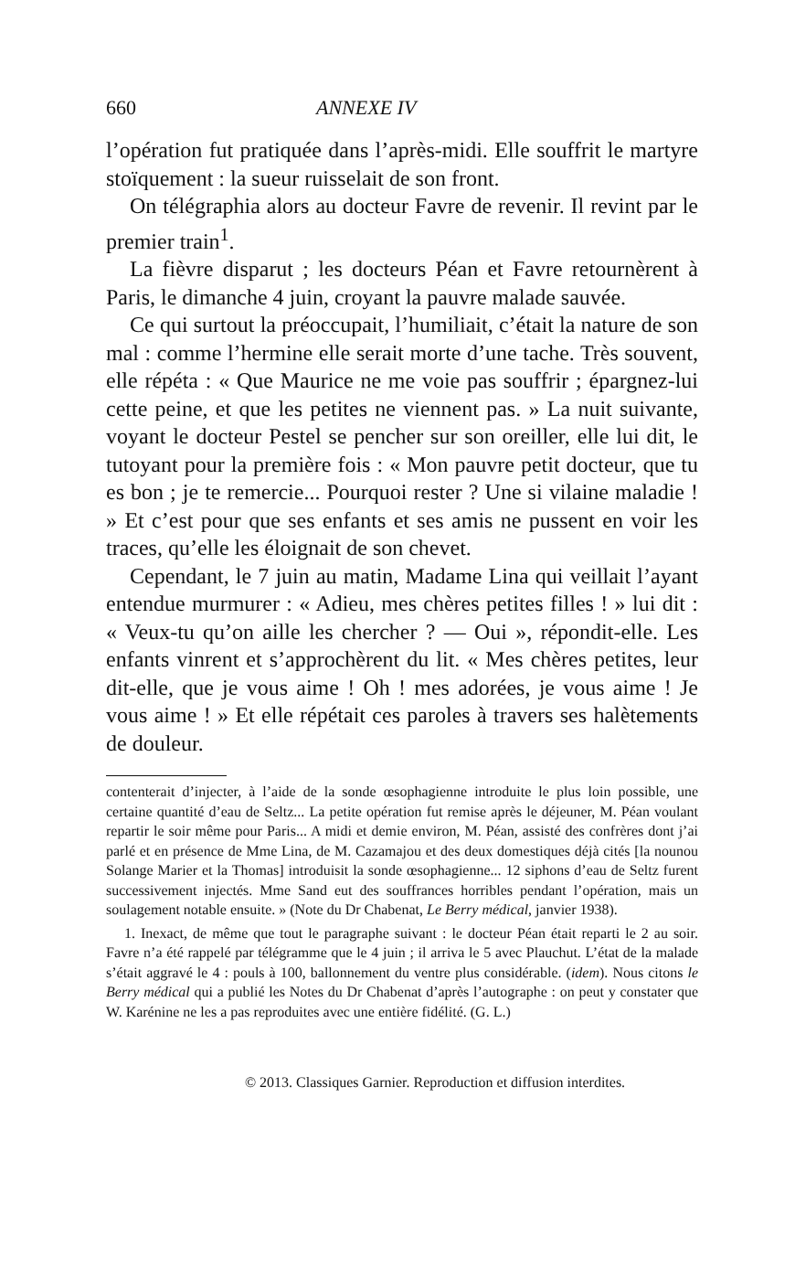660 ANNEXE IV
l’opération fut pratiquée dans l’après-midi. Elle souffrit le martyre stoïquement : la sueur ruisselait de son front.
On télégraphia alors au docteur Favre de revenir. Il revint par le premier train<sup>1</sup>.
La fièvre disparut ; les docteurs Péan et Favre retournèrent à Paris, le dimanche 4 juin, croyant la pauvre malade sauvée.
Ce qui surtout la préoccupait, l’humiliait, c’était la nature de son mal : comme l’hermine elle serait morte d’une tache. Très souvent, elle répéta : « Que Maurice ne me voie pas souffrir ; épargnez-lui cette peine, et que les petites ne viennent pas. » La nuit suivante, voyant le docteur Pestel se pencher sur son oreiller, elle lui dit, le tutoyant pour la première fois : « Mon pauvre petit docteur, que tu es bon ; je te remercie... Pourquoi rester ? Une si vilaine maladie ! » Et c’est pour que ses enfants et ses amis ne pussent en voir les traces, qu’elle les éloignait de son chevet.
Cependant, le 7 juin au matin, Madame Lina qui veillait l’ayant entendue murmurer : « Adieu, mes chères petites filles ! » lui dit : « Veux-tu qu’on aille les chercher ? — Oui », répondit-elle. Les enfants vinrent et s’approchèrent du lit. « Mes chères petites, leur dit-elle, que je vous aime ! Oh ! mes adorées, je vous aime ! Je vous aime ! » Et elle répétait ces paroles à travers ses halètements de douleur.
contenterait d’injecter, à l’aide de la sonde œsophagienne introduite le plus loin possible, une certaine quantité d’eau de Seltz... La petite opération fut remise après le déjeuner, M. Péan voulant repartir le soir même pour Paris... A midi et demie environ, M. Péan, assisté des confrères dont j’ai parlé et en présence de Mme Lina, de M. Cazamajou et des deux domestiques déjà cités [la nounou Solange Marier et la Thomas] introduisit la sonde œsophagienne... 12 siphons d’eau de Seltz furent successivement injectés. Mme Sand eut des souffrances horribles pendant l’opération, mais un soulagement notable ensuite. » (Note du Dr Chabenat, Le Berry médical, janvier 1938).
1. Inexact, de même que tout le paragraphe suivant : le docteur Péan était reparti le 2 au soir. Favre n’a été rappelé par télégramme que le 4 juin ; il arriva le 5 avec Plauchut. L’état de la malade s’était aggravé le 4 : pouls à 100, ballonnement du ventre plus considérable. (idem). Nous citons le Berry médical qui a publié les Notes du Dr Chabenat d’après l’autographe : on peut y constater que W. Karénine ne les a pas reproduites avec une entière fidélité. (G. L.)
© 2013. Classiques Garnier. Reproduction et diffusion interdites.